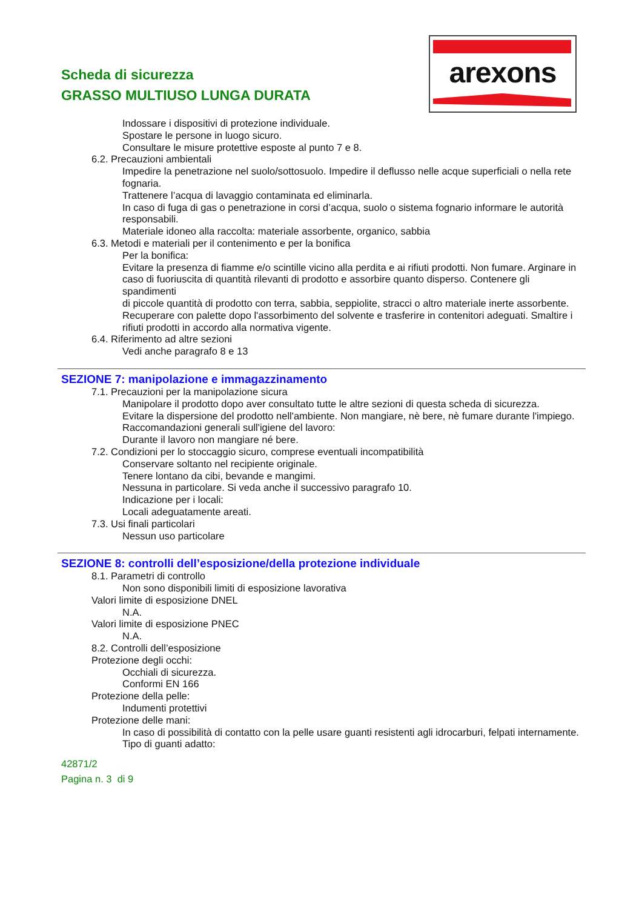Scheda di sicurezza
GRASSO MULTIUSO LUNGA DURATA
arexons
Indossare i dispositivi di protezione individuale.
Spostare le persone in luogo sicuro.
Consultare le misure protettive esposte al punto 7 e 8.
6.2. Precauzioni ambientali
Impedire la penetrazione nel suolo/sottosuolo. Impedire il deflusso nelle acque superficiali o nella rete fognaria.
Trattenere l’acqua di lavaggio contaminata ed eliminarla.
In caso di fuga di gas o penetrazione in corsi d’acqua, suolo o sistema fognario informare le autorità responsabili.
Materiale idoneo alla raccolta: materiale assorbente, organico, sabbia
6.3. Metodi e materiali per il contenimento e per la bonifica
Per la bonifica:
Evitare la presenza di fiamme e/o scintille vicino alla perdita e ai rifiuti prodotti. Non fumare. Arginare in
caso di fuoriuscita di quantità rilevanti di prodotto e assorbire quanto disperso. Contenere gli spandimenti
di piccole quantità di prodotto con terra, sabbia, seppiolite, stracci o altro materiale inerte assorbente.
Recuperare con palette dopo l'assorbimento del solvente e trasferire in contenitori adeguati. Smaltire i
rifiuti prodotti in accordo alla normativa vigente.
6.4. Riferimento ad altre sezioni
Vedi anche paragrafo 8 e 13
SEZIONE 7: manipolazione e immagazzinamento
7.1. Precauzioni per la manipolazione sicura
Manipolare il prodotto dopo aver consultato tutte le altre sezioni di questa scheda di sicurezza.
Evitare la dispersione del prodotto nell'ambiente. Non mangiare, nè bere, nè fumare durante l'impiego.
Raccomandazioni generali sull'igiene del lavoro:
Durante il lavoro non mangiare né bere.
7.2. Condizioni per lo stoccaggio sicuro, comprese eventuali incompatibilità
Conservare soltanto nel recipiente originale.
Tenere lontano da cibi, bevande e mangimi.
Nessuna in particolare. Si veda anche il successivo paragrafo 10.
Indicazione per i locali:
Locali adeguatamente areati.
7.3. Usi finali particolari
Nessun uso particolare
SEZIONE 8: controlli dell’esposizione/della protezione individuale
8.1. Parametri di controllo
Non sono disponibili limiti di esposizione lavorativa
Valori limite di esposizione DNEL
N.A.
Valori limite di esposizione PNEC
N.A.
8.2. Controlli dell’esposizione
Protezione degli occhi:
Occhiali di sicurezza.
Conformi EN 166
Protezione della pelle:
Indumenti protettivi
Protezione delle mani:
In caso di possibilità di contatto con la pelle usare guanti resistenti agli idrocarburi, felpati internamente.
Tipo di guanti adatto:
42871/2
Pagina n. 3 di 9